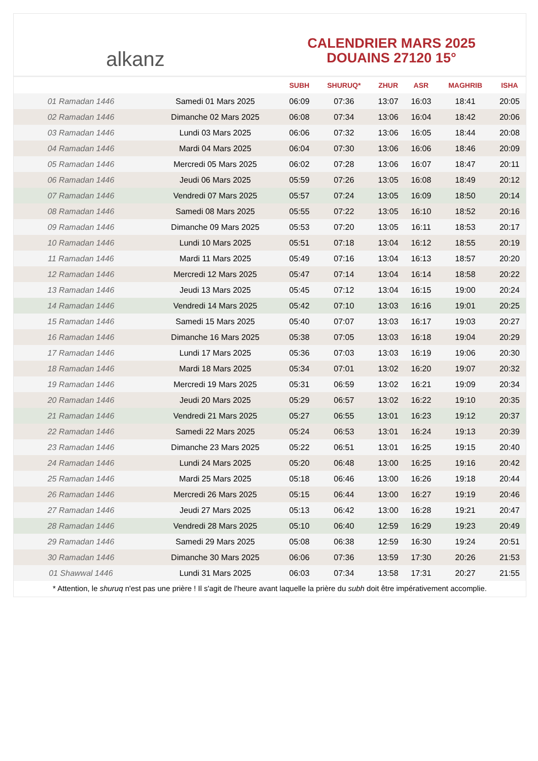alkanz
CALENDRIER MARS 2025
DOUAINS 27120 15°
| | | SUBH | SHURUQ* | ZHUR | ASR | MAGHRIB | ISHA |
| --- | --- | --- | --- | --- | --- | --- | --- |
| 01 Ramadan 1446 | Samedi 01 Mars 2025 | 06:09 | 07:36 | 13:07 | 16:03 | 18:41 | 20:05 |
| 02 Ramadan 1446 | Dimanche 02 Mars 2025 | 06:08 | 07:34 | 13:06 | 16:04 | 18:42 | 20:06 |
| 03 Ramadan 1446 | Lundi 03 Mars 2025 | 06:06 | 07:32 | 13:06 | 16:05 | 18:44 | 20:08 |
| 04 Ramadan 1446 | Mardi 04 Mars 2025 | 06:04 | 07:30 | 13:06 | 16:06 | 18:46 | 20:09 |
| 05 Ramadan 1446 | Mercredi 05 Mars 2025 | 06:02 | 07:28 | 13:06 | 16:07 | 18:47 | 20:11 |
| 06 Ramadan 1446 | Jeudi 06 Mars 2025 | 05:59 | 07:26 | 13:05 | 16:08 | 18:49 | 20:12 |
| 07 Ramadan 1446 | Vendredi 07 Mars 2025 | 05:57 | 07:24 | 13:05 | 16:09 | 18:50 | 20:14 |
| 08 Ramadan 1446 | Samedi 08 Mars 2025 | 05:55 | 07:22 | 13:05 | 16:10 | 18:52 | 20:16 |
| 09 Ramadan 1446 | Dimanche 09 Mars 2025 | 05:53 | 07:20 | 13:05 | 16:11 | 18:53 | 20:17 |
| 10 Ramadan 1446 | Lundi 10 Mars 2025 | 05:51 | 07:18 | 13:04 | 16:12 | 18:55 | 20:19 |
| 11 Ramadan 1446 | Mardi 11 Mars 2025 | 05:49 | 07:16 | 13:04 | 16:13 | 18:57 | 20:20 |
| 12 Ramadan 1446 | Mercredi 12 Mars 2025 | 05:47 | 07:14 | 13:04 | 16:14 | 18:58 | 20:22 |
| 13 Ramadan 1446 | Jeudi 13 Mars 2025 | 05:45 | 07:12 | 13:04 | 16:15 | 19:00 | 20:24 |
| 14 Ramadan 1446 | Vendredi 14 Mars 2025 | 05:42 | 07:10 | 13:03 | 16:16 | 19:01 | 20:25 |
| 15 Ramadan 1446 | Samedi 15 Mars 2025 | 05:40 | 07:07 | 13:03 | 16:17 | 19:03 | 20:27 |
| 16 Ramadan 1446 | Dimanche 16 Mars 2025 | 05:38 | 07:05 | 13:03 | 16:18 | 19:04 | 20:29 |
| 17 Ramadan 1446 | Lundi 17 Mars 2025 | 05:36 | 07:03 | 13:03 | 16:19 | 19:06 | 20:30 |
| 18 Ramadan 1446 | Mardi 18 Mars 2025 | 05:34 | 07:01 | 13:02 | 16:20 | 19:07 | 20:32 |
| 19 Ramadan 1446 | Mercredi 19 Mars 2025 | 05:31 | 06:59 | 13:02 | 16:21 | 19:09 | 20:34 |
| 20 Ramadan 1446 | Jeudi 20 Mars 2025 | 05:29 | 06:57 | 13:02 | 16:22 | 19:10 | 20:35 |
| 21 Ramadan 1446 | Vendredi 21 Mars 2025 | 05:27 | 06:55 | 13:01 | 16:23 | 19:12 | 20:37 |
| 22 Ramadan 1446 | Samedi 22 Mars 2025 | 05:24 | 06:53 | 13:01 | 16:24 | 19:13 | 20:39 |
| 23 Ramadan 1446 | Dimanche 23 Mars 2025 | 05:22 | 06:51 | 13:01 | 16:25 | 19:15 | 20:40 |
| 24 Ramadan 1446 | Lundi 24 Mars 2025 | 05:20 | 06:48 | 13:00 | 16:25 | 19:16 | 20:42 |
| 25 Ramadan 1446 | Mardi 25 Mars 2025 | 05:18 | 06:46 | 13:00 | 16:26 | 19:18 | 20:44 |
| 26 Ramadan 1446 | Mercredi 26 Mars 2025 | 05:15 | 06:44 | 13:00 | 16:27 | 19:19 | 20:46 |
| 27 Ramadan 1446 | Jeudi 27 Mars 2025 | 05:13 | 06:42 | 13:00 | 16:28 | 19:21 | 20:47 |
| 28 Ramadan 1446 | Vendredi 28 Mars 2025 | 05:10 | 06:40 | 12:59 | 16:29 | 19:23 | 20:49 |
| 29 Ramadan 1446 | Samedi 29 Mars 2025 | 05:08 | 06:38 | 12:59 | 16:30 | 19:24 | 20:51 |
| 30 Ramadan 1446 | Dimanche 30 Mars 2025 | 06:06 | 07:36 | 13:59 | 17:30 | 20:26 | 21:53 |
| 01 Shawwal 1446 | Lundi 31 Mars 2025 | 06:03 | 07:34 | 13:58 | 17:31 | 20:27 | 21:55 |
* Attention, le shuruq n'est pas une prière ! Il s'agit de l'heure avant laquelle la prière du subh doit être impérativement accomplie.